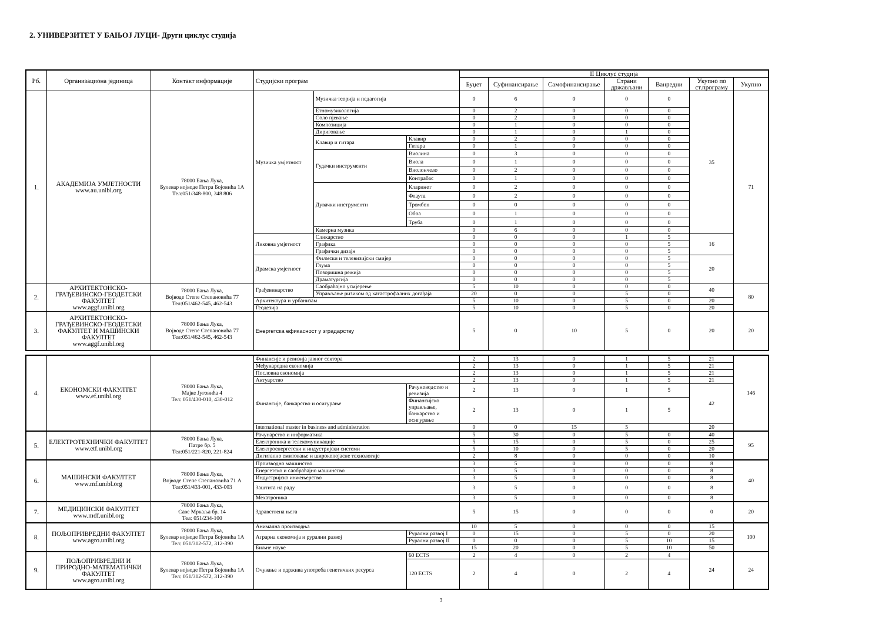2. УНИВЕРЗИТЕТ У БАЊОЈ ЛУЦИ- Други циклус студија
| Рб. | Организациона јединица | Контакт информације | Студијски програм | | | II Циклус студија | | | | | | |
| --- | --- | --- | --- | --- | --- | --- | --- | --- | --- | --- | --- | --- |
| | | | | | | Буџет | Суфинансирање | Самофинансирање | Страни држављани | Ванредни | Укупно по ст.програму | Укупно |
| 1. | АКАДЕМИЈА УМЈЕТНОСТИ www.au.unibl.org | 78000 Бања Лука, Булевар војводе Петра Бојовића 1А Тел:051/348-800, 348 806 | Музичка умјетност | Музичка теорија и педагогија | | 0 | 6 | 0 | 0 | 0 | 35 | 71 |
| | | | | Етномузикологија | | 0 | 2 | 0 | 0 | 0 | | |
| | | | | Соло пјевање | | 0 | 2 | 0 | 0 | 0 | | |
| | | | | Композиција | | 0 | 1 | 0 | 0 | 0 | | |
| | | | | Дириговање | | 0 | 1 | 0 | 1 | 0 | | |
| | | | | Клавир и гитара | Клавир | 0 | 2 | 0 | 0 | 0 | | |
| | | | | | Гитара | 0 | 1 | 0 | 0 | 0 | | |
| | | | | Гудачки инструменти | Виолина | 0 | 3 | 0 | 0 | 0 | | |
| | | | | | Виола | 0 | 1 | 0 | 0 | 0 | | |
| | | | | | Виолончело | 0 | 2 | 0 | 0 | 0 | | |
| | | | | | Контрабас | 0 | 1 | 0 | 0 | 0 | | |
| | | | | Дувачки инструменти | Кларинет | 0 | 2 | 0 | 0 | 0 | | |
| | | | | | Флаута | 0 | 2 | 0 | 0 | 0 | | |
| | | | | | Тромбон | 0 | 0 | 0 | 0 | 0 | | |
| | | | | | Обоа | 0 | 1 | 0 | 0 | 0 | | |
| | | | | | Труба | 0 | 1 | 0 | 0 | 0 | | |
| | | | | Камерна музика | | 0 | 6 | 0 | 0 | 0 | | |
| | | | Ликовна умјетност | Сликарство | | 0 | 0 | 0 | 1 | 5 | 16 | |
| | | | | Графика | | 0 | 0 | 0 | 0 | 5 | | |
| | | | | Графички дизајн | | 0 | 0 | 0 | 0 | 5 | | |
| | | | Драмска умјетност | Филмски и телевизијски смијер | | 0 | 0 | 0 | 0 | 5 | 20 | |
| | | | | Глума | | 0 | 0 | 0 | 0 | 5 | | |
| | | | | Позоришна режија | | 0 | 0 | 0 | 0 | 5 | | |
| | | | | Драматургија | | 0 | 0 | 0 | 0 | 5 | | |
| 2. | АРХИТЕКТОНСКО-ГРАЂЕВИНСКО-ГЕОДЕТСКИ ФАКУЛТЕТ www.aggf.unibl.org | 78000 Бања Лука, Војводе Степе Степановића 77 Тел:051/462-545, 462-543 | Грађевинарство | Саобраћајно усмјерење | | 5 | 10 | 0 | 0 | 0 | 40 | 80 |
| | | | | Управљање ризиком од катастрофалних догађаја | | 20 | 0 | 0 | 5 | 0 | | |
| | | | Архитектура и урбанизам | | | 5 | 10 | 0 | 5 | 0 | 20 | |
| | | | Геодезија | | | 5 | 10 | 0 | 5 | 0 | 20 | |
| 3. | АРХИТЕКТОНСКО-ГРАЂЕВИНСКО-ГЕОДЕТСКИ ФАКУЛТЕТ И МАШИНСКИ ФАКУЛТЕТ www.aggf.unibl.org | 78000 Бања Лука, Војводе Степе Степановића 77 Тел:051/462-545, 462-543 | Енергетска ефикасност у зградарству | | | 5 | 0 | 10 | 5 | 0 | 20 | 20 |
| 4. | ЕКОНОМСКИ ФАКУЛТЕТ www.ef.unibl.org | 78000 Бања Лука, Мајке Југовића 4 Тел: 051/430-010, 430-012 | Финансије и ревизија јавног сектора | | 2 | 13 | 0 | 1 | 5 | 21 | 146 |
| | | | Међународна економија | | 2 | 13 | 0 | 1 | 5 | 21 | |
| | | | Пословна економија | | 2 | 13 | 0 | 1 | 5 | 21 | |
| | | | Актуарство | | 2 | 13 | 0 | 1 | 5 | 21 | |
| | | | Финансије, банкарство и осигурање | Рачуноводство и ревизија | 2 | 13 | 0 | 1 | 5 | 42 | |
| | | | | Финансијско управљање, банкарство и осигурање | 2 | 13 | 0 | 1 | 5 | | |
| | | | International master in business and administration | | 0 | 0 | 15 | 5 | | 20 | |
| 5. | ЕЛЕКТРОТЕХНИЧКИ ФАКУЛТЕТ www.etf.unibl.org | 78000 Бања Лука, Патре бр. 5 Тел:051/221-820, 221-824 | Рачунарство и информатика | | 5 | 30 | 0 | 5 | 0 | 40 | 95 |
| | | | Електроника и телекомуникације | | 5 | 15 | 0 | 5 | 0 | 25 | |
| | | | Електроенергетски и индустријски системи | | 5 | 10 | 0 | 5 | 0 | 20 | |
| | | | Дигитално емитовање и широкопојасне технологије | | 2 | 8 | 0 | 0 | 0 | 10 | |
| 6. | МАШИНСКИ ФАКУЛТЕТ www.mf.unibl.org | 78000 Бања Лука, Војводе Степе Степановића 71 А Тел:051/433-001, 433-003 | Производно машинство | | 3 | 5 | 0 | 0 | 0 | 8 | 40 |
| | | | Енергетско и саобраћајно машинство | | 3 | 5 | 0 | 0 | 0 | 8 | |
| | | | Индустријско инжењерство | | 3 | 5 | 0 | 0 | 0 | 8 | |
| | | | Заштита на раду | | 3 | 5 | 0 | 0 | 0 | 8 | |
| | | | Мехатроника | | 3 | 5 | 0 | 0 | 0 | 8 | |
| 7. | МЕДИЦИНСКИ ФАКУЛТЕТ www.mdf.unibl.org | 78000 Бања Лука, Саве Мркаља бр. 14 Тел: 051/234-100 | Здравствена њега | | 5 | 15 | 0 | 0 | 0 | 0 | 20 |
| 8. | ПОЉОПРИВРЕДНИ ФАКУЛТЕТ www.agro.unibl.org | 78000 Бања Лука, Булевар војводе Петра Бојовића 1А Тел: 051/312-572, 312-390 | Анимална производња | | 10 | 5 | 0 | 0 | 0 | 15 | 100 |
| | | | Аграрна економија и рурални развој | Рурални развој I | 0 | 15 | 0 | 5 | 0 | 20 | |
| | | | | Рурални развој II | 0 | 0 | 0 | 5 | 10 | 15 | |
| | | | Биљне науке | | 15 | 20 | 0 | 5 | 10 | 50 | |
| 9. | ПОЉОПРИВРЕДНИ И ПРИРОДНО-МАТЕМАТИЧКИ ФАКУЛТЕТ www.agro.unibl.org | 78000 Бања Лука, Булевар војводе Петра Бојовића 1А Тел: 051/312-572, 312-390 | Очување и одржива употреба генетичких ресурса | 60 ECTS | 2 | 4 | 0 | 2 | 4 | 24 | 24 |
| | | | | 120 ECTS | 2 | 4 | 0 | 2 | 4 | | |
3